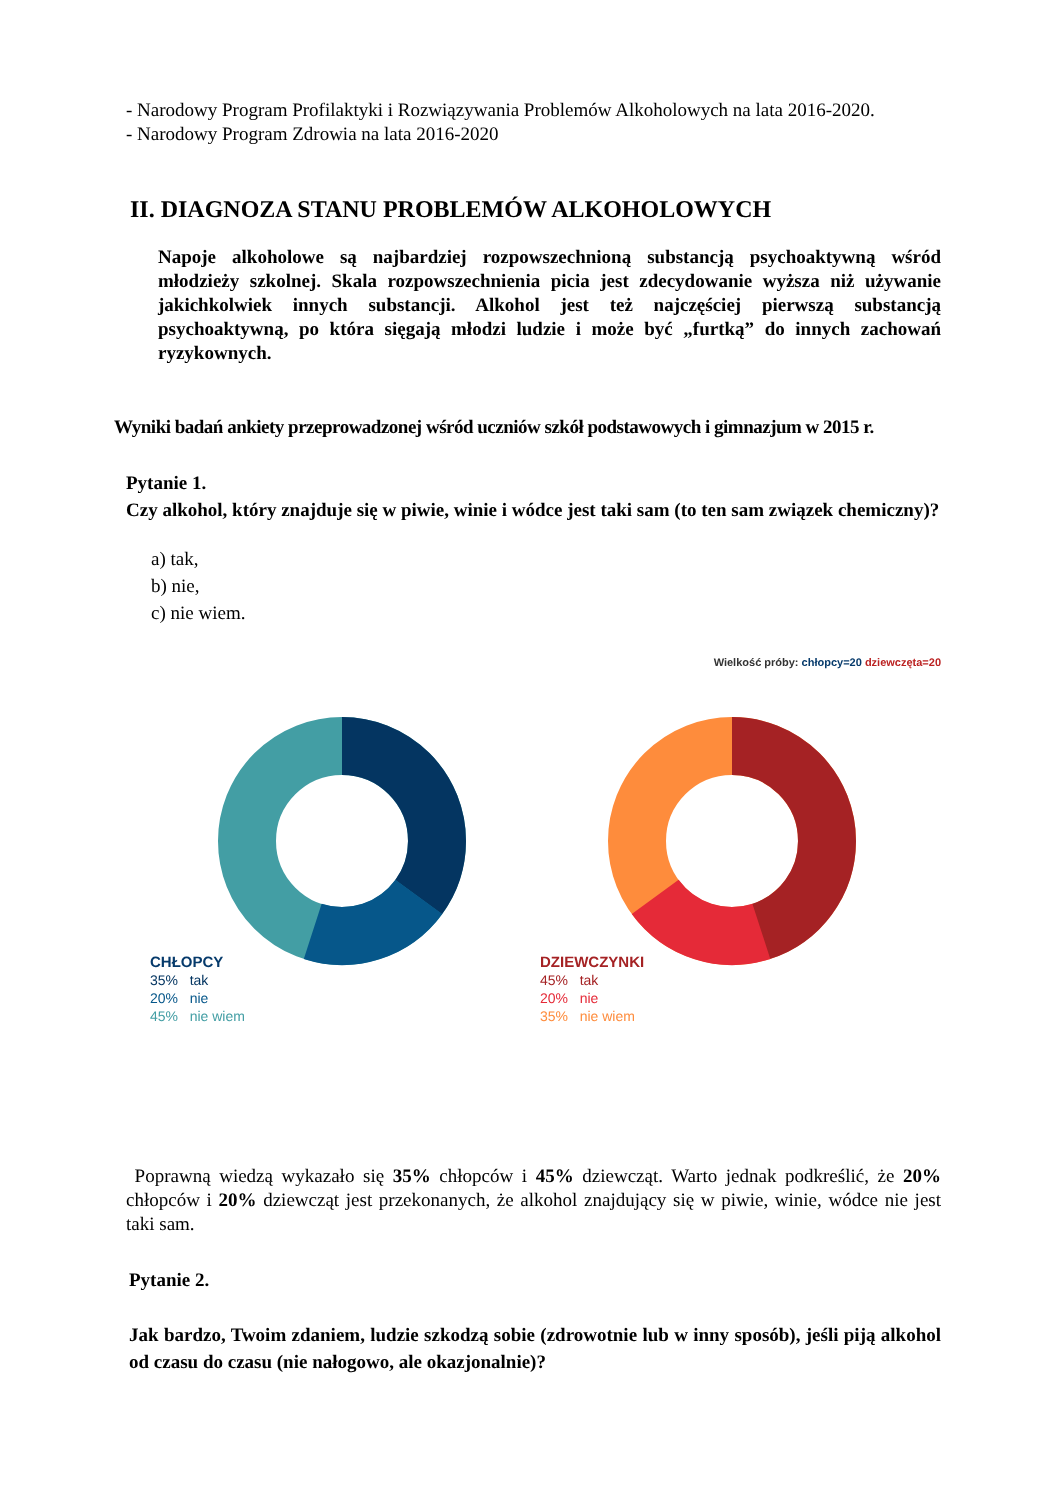- Narodowy Program Profilaktyki i Rozwiązywania Problemów Alkoholowych na lata 2016-2020.
- Narodowy Program Zdrowia na lata 2016-2020
II. DIAGNOZA STANU PROBLEMÓW ALKOHOLOWYCH
Napoje alkoholowe są najbardziej rozpowszechnioną substancją psychoaktywną wśród młodzieży szkolnej. Skala rozpowszechnienia picia jest zdecydowanie wyższa niż używanie jakichkolwiek innych substancji. Alkohol jest też najczęściej pierwszą substancją psychoaktywną, po która sięgają młodzi ludzie i może być „furtką” do innych zachowań ryzykownych.
Wyniki badań ankiety przeprowadzonej wśród uczniów szkół podstawowych i gimnazjum w 2015 r.
Pytanie 1.
Czy alkohol, który znajduje się w piwie, winie i wódce jest taki sam (to ten sam związek chemiczny)?
a) tak,
b) nie,
c) nie wiem.
Wielkość próby: chłopcy=20 dziewczęta=20
CHŁOPCY
35% tak
20% nie
45% nie wiem
DZIEWCZYNKI
45% tak
20% nie
35% nie wiem
Poprawną wiedzą wykazało się 35% chłopców i 45% dziewcząt. Warto jednak podkreślić, że 20% chłopców i 20% dziewcząt jest przekonanych, że alkohol znajdujący się w piwie, winie, wódce nie jest taki sam.
Pytanie 2.
Jak bardzo, Twoim zdaniem, ludzie szkodzą sobie (zdrowotnie lub w inny sposób), jeśli piją alkohol od czasu do czasu (nie nałogowo, ale okazjonalnie)?